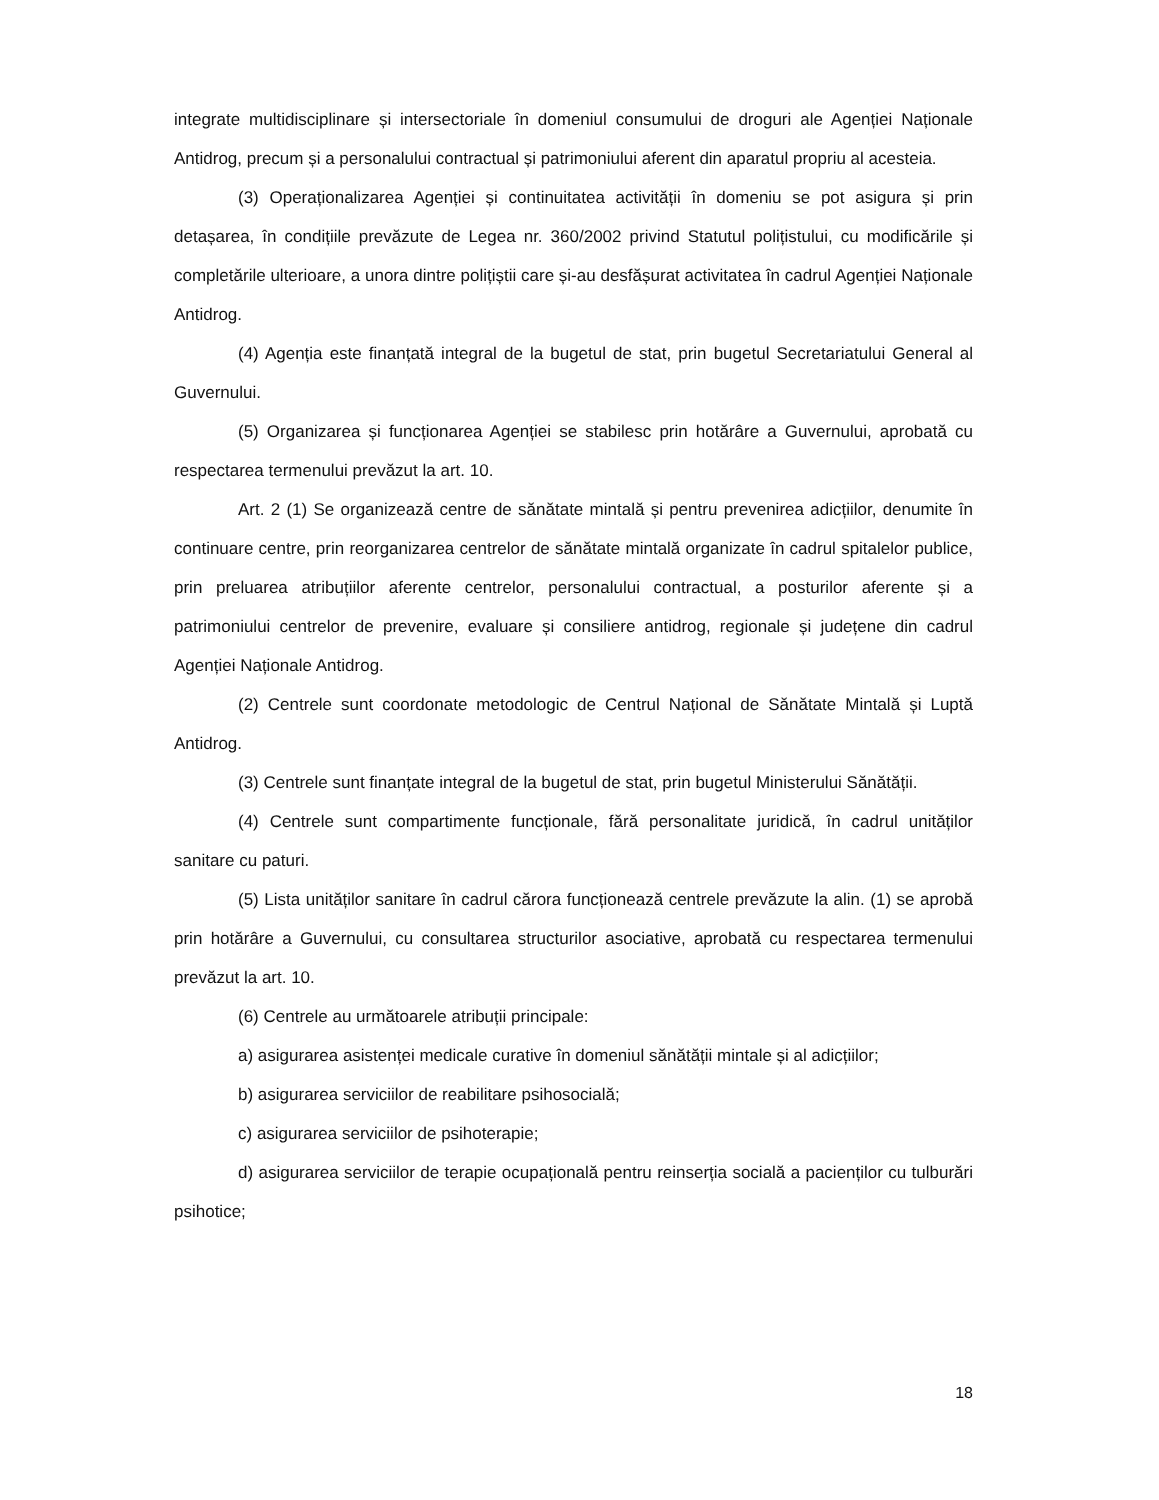integrate multidisciplinare și intersectoriale în domeniul consumului de droguri ale Agenției Naționale Antidrog, precum și a personalului contractual și patrimoniului aferent din aparatul propriu al acesteia.
(3) Operaționalizarea Agenției și continuitatea activității în domeniu se pot asigura și prin detașarea, în condițiile prevăzute de Legea nr. 360/2002 privind Statutul polițistului, cu modificările și completările ulterioare, a unora dintre polițiștii care și-au desfășurat activitatea în cadrul Agenției Naționale Antidrog.
(4) Agenția este finanțată integral de la bugetul de stat, prin bugetul Secretariatului General al Guvernului.
(5) Organizarea și funcționarea Agenției se stabilesc prin hotărâre a Guvernului, aprobată cu respectarea termenului prevăzut la art. 10.
Art. 2 (1) Se organizează centre de sănătate mintală și pentru prevenirea adicțiilor, denumite în continuare centre, prin reorganizarea centrelor de sănătate mintală organizate în cadrul spitalelor publice, prin preluarea atribuțiilor aferente centrelor, personalului contractual, a posturilor aferente și a patrimoniului centrelor de prevenire, evaluare și consiliere antidrog, regionale și județene din cadrul Agenției Naționale Antidrog.
(2) Centrele sunt coordonate metodologic de Centrul Național de Sănătate Mintală și Luptă Antidrog.
(3) Centrele sunt finanțate integral de la bugetul de stat, prin bugetul Ministerului Sănătății.
(4) Centrele sunt compartimente funcționale, fără personalitate juridică, în cadrul unităților sanitare cu paturi.
(5) Lista unităților sanitare în cadrul cărora funcționează centrele prevăzute la alin. (1) se aprobă prin hotărâre a Guvernului, cu consultarea structurilor asociative, aprobată cu respectarea termenului prevăzut la art. 10.
(6) Centrele au următoarele atribuții principale:
a) asigurarea asistenței medicale curative în domeniul sănătății mintale și al adicțiilor;
b) asigurarea serviciilor de reabilitare psihosocială;
c) asigurarea serviciilor de psihoterapie;
d) asigurarea serviciilor de terapie ocupațională pentru reinserția socială a pacienților cu tulburări psihotice;
18